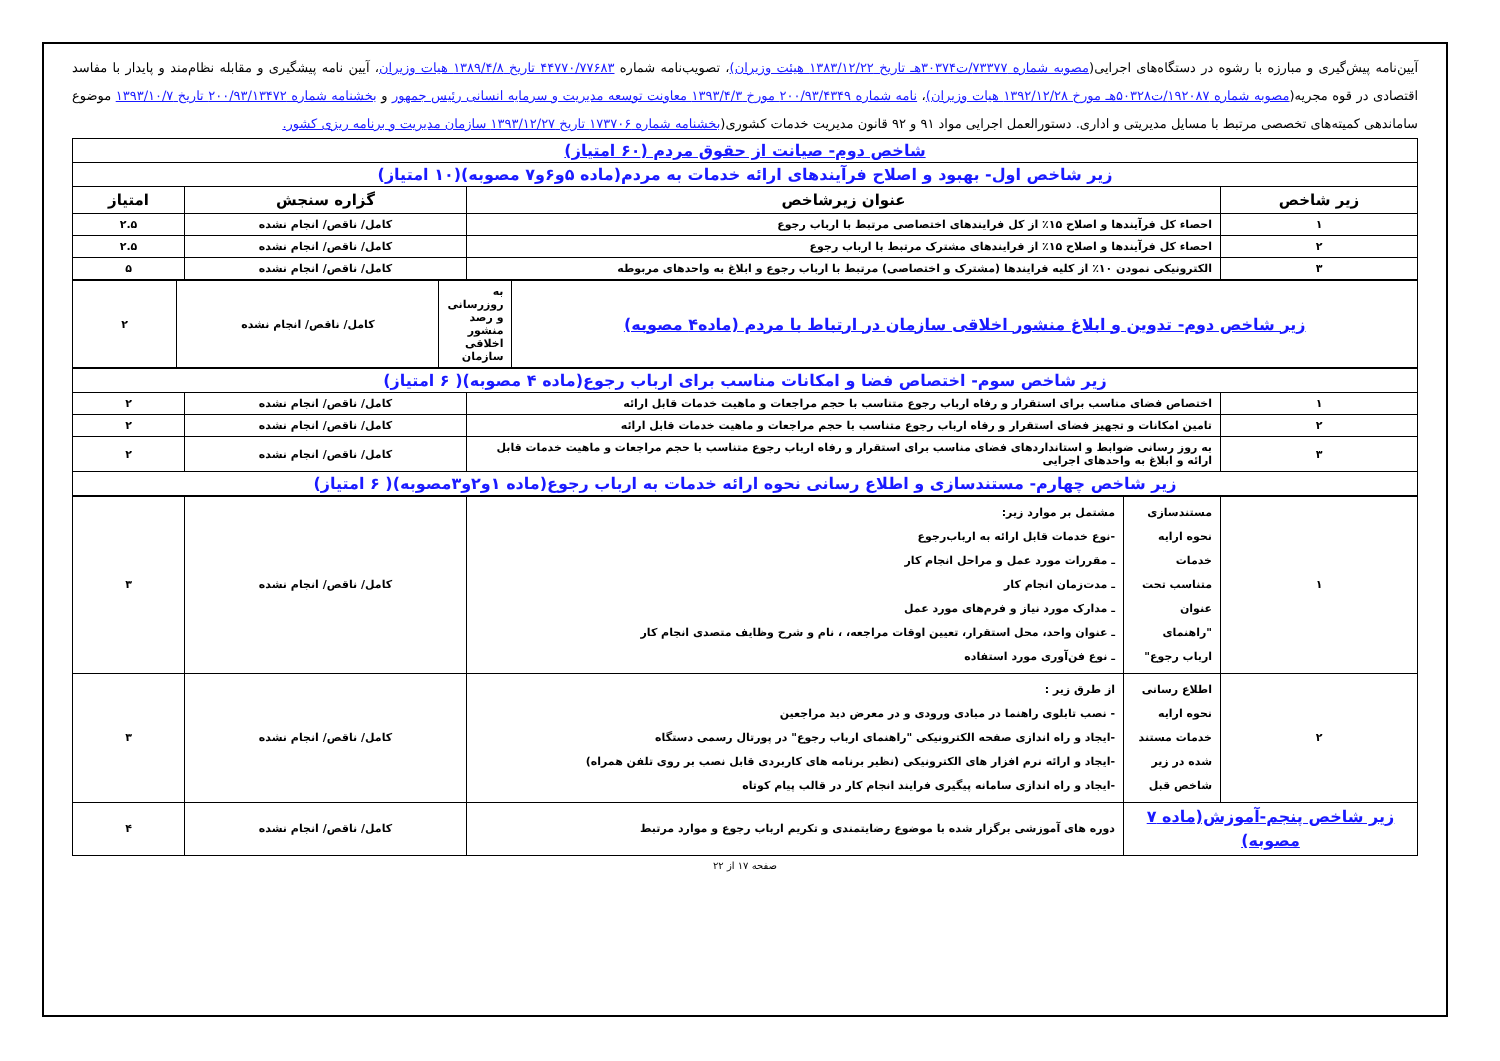آیین‌نامه پیش‌گیری و مبارزه با رشوه در دستگاه‌های اجرایی(مصوبه شماره ۷۳۳۷۷/ت۳۰۳۷۴هـ تاریخ ۱۳۸۳/۱۲/۲۲ هیئت وزیران)، تصویب‌نامه شماره ۴۴۷۷۰/۷۷۶۸۳ تاریخ ۱۳۸۹/۴/۸ هیات وزیران، آیین نامه پیشگیری و مقابله نظام‌مند و پایدار با مفاسد اقتصادی در قوه مجریه(مصوبه شماره ۱۹۲۰۸۷/ت۵۰۳۲۸هـ مورخ ۱۳۹۲/۱۲/۲۸ هیات وزیران)، نامه شماره ۲۰۰/۹۳/۴۳۴۹ مورخ ۱۳۹۳/۴/۳ معاونت توسعه مدیریت و سرمایه انسانی رئیس جمهور و بخشنامه شماره ۲۰۰/۹۳/۱۳۴۷۲ تاریخ ۱۳۹۳/۱۰/۷ موضوع ساماندهی کمیته‌های تخصصی مرتبط با مسایل مدیریتی و اداری. دستورالعمل اجرایی مواد ۹۱ و ۹۲ قانون مدیریت خدمات کشوری(بخشنامه شماره ۱۷۳۷۰۶ تاریخ ۱۳۹۳/۱۲/۲۷ سازمان مدیریت و برنامه ریزی کشور.
| شاخص دوم- صیانت از حقوق مردم (۶۰ امتیاز) | | | |
| زیر شاخص اول- بهبود و اصلاح فرآیندهای ارائه خدمات به مردم(ماده ۵و۶و۷ مصوبه)(۱۰ امتیاز) | | | |
| زیر شاخص | عنوان زیرشاخص | گزاره سنجش | امتیاز |
| ۱ | احصاء کل فرآیندها و اصلاح ۱۵٪ از کل فرایندهای اختصاصی مرتبط با ارباب رجوع | کامل/ ناقص/ انجام نشده | ۲.۵ |
| ۲ | احصاء کل فرآیندها و اصلاح ۱۵٪ از فرایندهای مشترک مرتبط با ارباب رجوع | کامل/ ناقص/ انجام نشده | ۲.۵ |
| ۳ | الکترونیکی نمودن ۱۰٪ از کلیه فرایندها (مشترک و اختصاصی) مرتبط با ارباب رجوع و ابلاغ به واحدهای مربوطه | کامل/ ناقص/ انجام نشده | ۵ |
| زیر شاخص دوم- تدوین و ابلاغ منشور اخلاقی سازمان در ارتباط با مردم (ماده۴ مصوبه) | به روزرسانی و رصد منشور اخلاقی سازمان | کامل/ ناقص/ انجام نشده | ۲ |
| زیر شاخص سوم- اختصاص فضا و امکانات مناسب برای ارباب رجوع(ماده ۴ مصوبه)( ۶ امتیاز) | | | |
| ۱ | اختصاص فضای مناسب برای استقرار و رفاه ارباب رجوع متناسب با حجم مراجعات و ماهیت خدمات قابل ارائه | کامل/ ناقص/ انجام نشده | ۲ |
| ۲ | تامین امکانات و تجهیز فضای استقرار و رفاه ارباب رجوع متناسب با حجم مراجعات و ماهیت خدمات قابل ارائه | کامل/ ناقص/ انجام نشده | ۲ |
| ۳ | به روز رسانی ضوابط و استانداردهای فضای مناسب برای استقرار و رفاه ارباب رجوع متناسب با حجم مراجعات و ماهیت خدمات قابل ارائه و ابلاغ به واحدهای اجرایی | کامل/ ناقص/ انجام نشده | ۲ |
| زیر شاخص چهارم- مستندسازی و اطلاع رسانی نحوه ارائه خدمات به ارباب رجوع(ماده ۱و۲و۳مصوبه)( ۶ امتیاز) | | | |
| ۱ | مستندسازی نحوه ارایه خدمات متناسب تحت عنوان "راهنمای ارباب رجوع" | مشتمل بر موارد زیر: -نوع خدمات قابل ارائه به ارباب‌رجوع ـ مقررات مورد عمل و مراحل انجام کار ـ مدت‌زمان انجام کار ـ مدارک مورد نیاز و فرم‌های مورد عمل ـ عنوان واحد، محل استقرار، تعیین اوقات مراجعه، ، نام و شرح وظایف متصدی انجام کار ـ نوع فن‌آوری مورد استفاده | کامل/ ناقص/ انجام نشده | ۳ |
| ۲ | اطلاع رسانی نحوه ارایه خدمات مستند شده در زیر شاخص قبل | از طرق زیر : - نصب تابلوی راهنما در مبادی ورودی و در معرض دید مراجعین -ایجاد و راه اندازی صفحه الکترونیکی "راهنمای ارباب رجوع" در پورتال رسمی دستگاه -ایجاد و ارائه نرم افزار های الکترونیکی (نظیر برنامه های کاربردی قابل نصب بر روی تلفن همراه) -ایجاد و راه اندازی سامانه پیگیری فرایند انجام کار در قالب پیام کوتاه | کامل/ ناقص/ انجام نشده | ۳ |
| زیر شاخص پنجم-آموزش(ماده ۷ مصوبه) | | دوره های آموزشی برگزار شده با موضوع رضایتمندی و تکریم ارباب رجوع و موارد مرتبط | کامل/ ناقص/ انجام نشده | ۴ |
صفحه ۱۷ از ۲۲